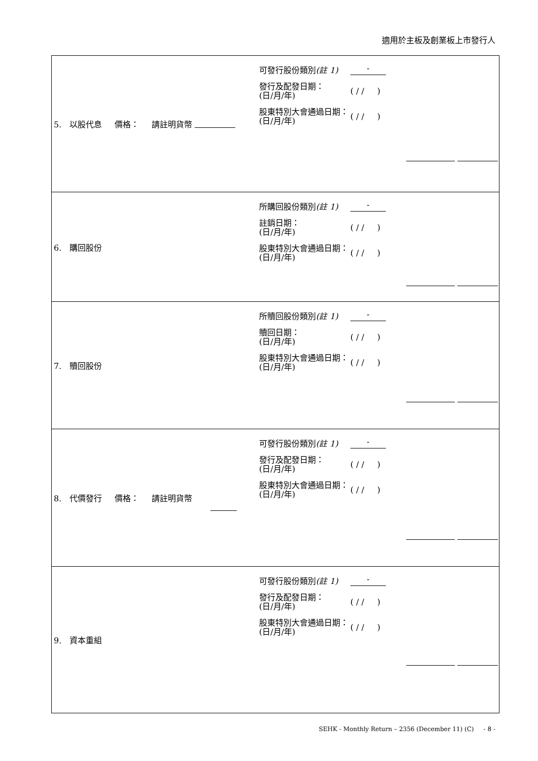適用於主板及創業板上市發行人
| 5. 以股代息 價格： 請註明貨幣 可發行股份類別 (註 1) - 發行及配發日期： (日/月/年) ( / / ) 股東特別大會通過日期： (日/月/年) ( / / ) |
| 6. 購回股份 所購回股份類別 (註 1) - 註銷日期： (日/月/年) ( / / ) 股東特別大會通過日期： (日/月/年) ( / / ) |
| 7. 贖回股份 所贖回股份類別 (註 1) - 贖回日期： (日/月/年) ( / / ) 股東特別大會通過日期： (日/月/年) ( / / ) |
| 8. 代價發行 價格： 請註明貨幣 可發行股份類別 (註 1) - 發行及配發日期： (日/月/年) ( / / ) 股東特別大會通過日期： (日/月/年) ( / / ) |
| 9. 資本重組 可發行股份類別 (註 1) - 發行及配發日期： (日/月/年) ( / / ) 股東特別大會通過日期： (日/月/年) ( / / ) |
SEHK - Monthly Return – 2356 (December 11) (C) - 8 -